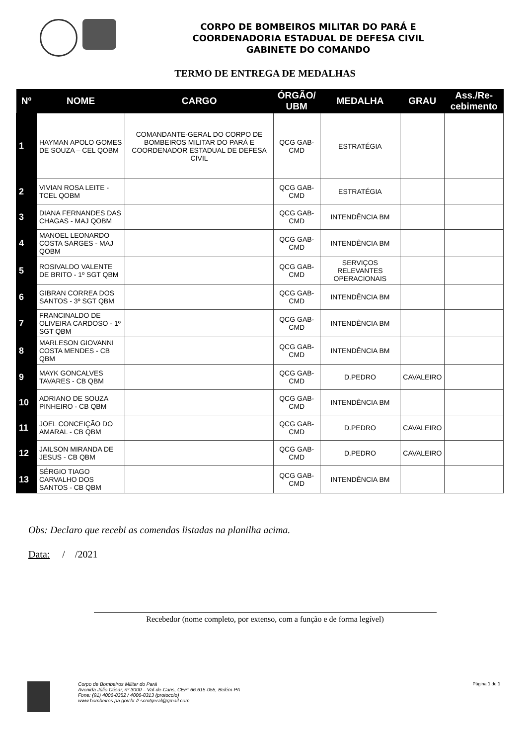CORPO DE BOMBEIROS MILITAR DO PARÁ E
COORDENADORIA ESTADUAL DE DEFESA CIVIL
GABINETE DO COMANDO
TERMO DE ENTREGA DE MEDALHAS
| Nº | NOME | CARGO | ÓRGÃO/ UBM | MEDALHA | GRAU | Ass./Re-cebimento |
| --- | --- | --- | --- | --- | --- | --- |
| 1 | HAYMAN APOLO GOMES DE SOUZA – CEL QOBM | COMANDANTE-GERAL DO CORPO DE BOMBEIROS MILITAR DO PARÁ E COORDENADOR ESTADUAL DE DEFESA CIVIL | QCG GAB-CMD | ESTRATÉGIA | | |
| 2 | VIVIAN ROSA LEITE - TCEL QOBM | | QCG GAB-CMD | ESTRATÉGIA | | |
| 3 | DIANA FERNANDES DAS CHAGAS - MAJ QOBM | | QCG GAB-CMD | INTENDÊNCIA BM | | |
| 4 | MANOEL LEONARDO COSTA SARGES - MAJ QOBM | | QCG GAB-CMD | INTENDÊNCIA BM | | |
| 5 | ROSIVALDO VALENTE DE BRITO - 1º SGT QBM | | QCG GAB-CMD | SERVIÇOS RELEVANTES OPERACIONAIS | | |
| 6 | GIBRAN CORREA DOS SANTOS - 3º SGT QBM | | QCG GAB-CMD | INTENDÊNCIA BM | | |
| 7 | FRANCINALDO DE OLIVEIRA CARDOSO - 1º SGT QBM | | QCG GAB-CMD | INTENDÊNCIA BM | | |
| 8 | MARLESON GIOVANNI COSTA MENDES - CB QBM | | QCG GAB-CMD | INTENDÊNCIA BM | | |
| 9 | MAYK GONCALVES TAVARES - CB QBM | | QCG GAB-CMD | D.PEDRO | CAVALEIRO | |
| 10 | ADRIANO DE SOUZA PINHEIRO - CB QBM | | QCG GAB-CMD | INTENDÊNCIA BM | | |
| 11 | JOEL CONCEIÇÃO DO AMARAL - CB QBM | | QCG GAB-CMD | D.PEDRO | CAVALEIRO | |
| 12 | JAILSON MIRANDA DE JESUS - CB QBM | | QCG GAB-CMD | D.PEDRO | CAVALEIRO | |
| 13 | SÉRGIO TIAGO CARVALHO DOS SANTOS - CB QBM | | QCG GAB-CMD | INTENDÊNCIA BM | | |
Obs: Declaro que recebi as comendas listadas na planilha acima.
Data: / /2021
Recebedor (nome completo, por extenso, com a função e de forma legível)
Corpo de Bombeiros Militar do Pará
Avenida Júlio César, nº 3000 – Val-de-Cans, CEP: 66.615-055, Belém-PA
Fone: (91) 4006-8352 / 4006-8313 (protocolo)
www.bombeiros.pa.gov.br // scmtgeral@gmail.com
Página 1 de 1